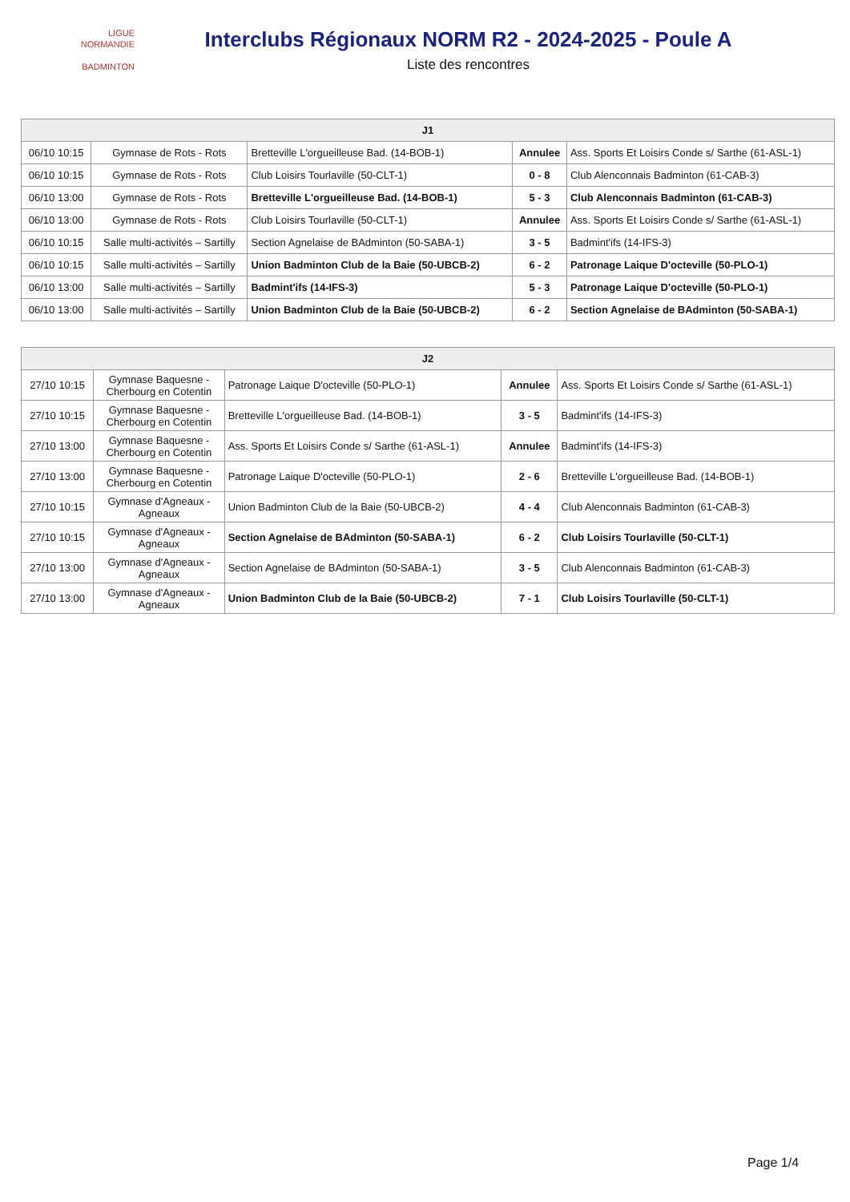LIGUE
NORMANDIE
BADMINTON
Interclubs Régionaux NORM R2 - 2024-2025 - Poule A
Liste des rencontres
| J1 | | | | |
| --- | --- | --- | --- | --- |
| 06/10 10:15 | Gymnase de Rots - Rots | Bretteville L'orgueilleuse Bad. (14-BOB-1) | Annulee | Ass. Sports Et Loisirs Conde s/ Sarthe (61-ASL-1) |
| 06/10 10:15 | Gymnase de Rots - Rots | Club Loisirs Tourlaville (50-CLT-1) | 0 - 8 | Club Alenconnais Badminton (61-CAB-3) |
| 06/10 13:00 | Gymnase de Rots - Rots | Bretteville L'orgueilleuse Bad. (14-BOB-1) | 5 - 3 | Club Alenconnais Badminton (61-CAB-3) |
| 06/10 13:00 | Gymnase de Rots - Rots | Club Loisirs Tourlaville (50-CLT-1) | Annulee | Ass. Sports Et Loisirs Conde s/ Sarthe (61-ASL-1) |
| 06/10 10:15 | Salle multi-activités – Sartilly | Section Agnelaise de BAdminton (50-SABA-1) | 3 - 5 | Badmint'ifs (14-IFS-3) |
| 06/10 10:15 | Salle multi-activités – Sartilly | Union Badminton Club de la Baie (50-UBCB-2) | 6 - 2 | Patronage Laique D'octeville (50-PLO-1) |
| 06/10 13:00 | Salle multi-activités – Sartilly | Badmint'ifs (14-IFS-3) | 5 - 3 | Patronage Laique D'octeville (50-PLO-1) |
| 06/10 13:00 | Salle multi-activités – Sartilly | Union Badminton Club de la Baie (50-UBCB-2) | 6 - 2 | Section Agnelaise de BAdminton (50-SABA-1) |
| J2 | | | | |
| --- | --- | --- | --- | --- |
| 27/10 10:15 | Gymnase Baquesne - Cherbourg en Cotentin | Patronage Laique D'octeville (50-PLO-1) | Annulee | Ass. Sports Et Loisirs Conde s/ Sarthe (61-ASL-1) |
| 27/10 10:15 | Gymnase Baquesne - Cherbourg en Cotentin | Bretteville L'orgueilleuse Bad. (14-BOB-1) | 3 - 5 | Badmint'ifs (14-IFS-3) |
| 27/10 13:00 | Gymnase Baquesne - Cherbourg en Cotentin | Ass. Sports Et Loisirs Conde s/ Sarthe (61-ASL-1) | Annulee | Badmint'ifs (14-IFS-3) |
| 27/10 13:00 | Gymnase Baquesne - Cherbourg en Cotentin | Patronage Laique D'octeville (50-PLO-1) | 2 - 6 | Bretteville L'orgueilleuse Bad. (14-BOB-1) |
| 27/10 10:15 | Gymnase d'Agneaux - Agneaux | Union Badminton Club de la Baie (50-UBCB-2) | 4 - 4 | Club Alenconnais Badminton (61-CAB-3) |
| 27/10 10:15 | Gymnase d'Agneaux - Agneaux | Section Agnelaise de BAdminton (50-SABA-1) | 6 - 2 | Club Loisirs Tourlaville (50-CLT-1) |
| 27/10 13:00 | Gymnase d'Agneaux - Agneaux | Section Agnelaise de BAdminton (50-SABA-1) | 3 - 5 | Club Alenconnais Badminton (61-CAB-3) |
| 27/10 13:00 | Gymnase d'Agneaux - Agneaux | Union Badminton Club de la Baie (50-UBCB-2) | 7 - 1 | Club Loisirs Tourlaville (50-CLT-1) |
Page 1/4